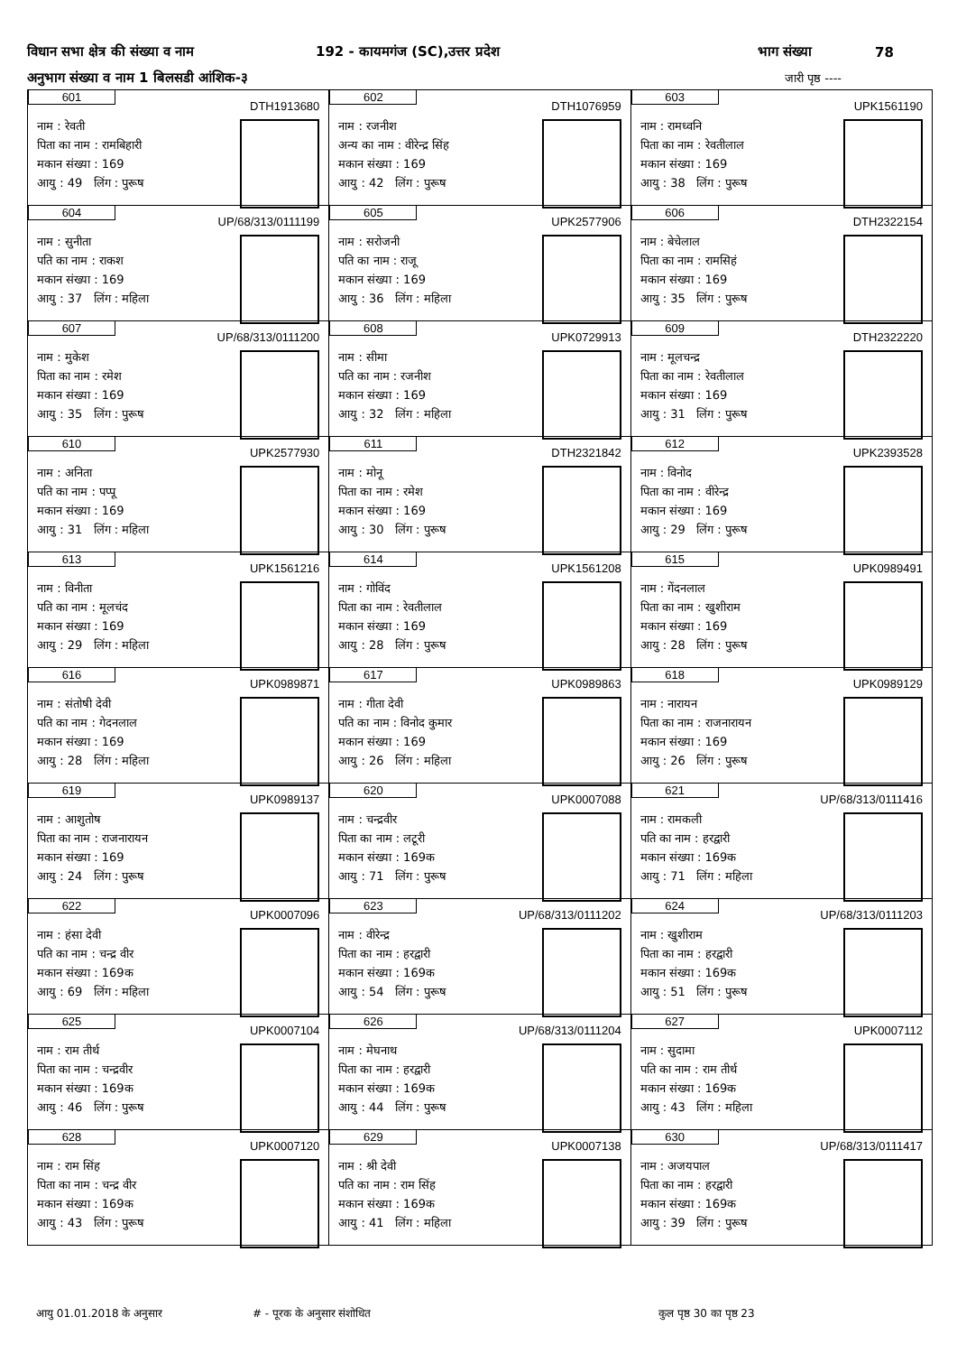विधान सभा क्षेत्र की संख्या व नाम 192 - कायमगंज (SC),उत्तर प्रदेश भाग संख्या 78
अनुभाग संख्या व नाम 1 बिलसडी आंशिक-३ जारी पृष्ठ ----
| 601 DTH1913680 नाम : रेवती पिता का नाम : रामबिहारी मकान संख्या : 169 आयु : 49 लिंग : पुरूष | 602 DTH1076959 नाम : रजनीश अन्य का नाम : वीरेन्द्र सिंह मकान संख्या : 169 आयु : 42 लिंग : पुरूष | 603 UPK1561190 नाम : रामध्वनि पिता का नाम : रेवतीलाल मकान संख्या : 169 आयु : 38 लिंग : पुरूष |
| 604 UP/68/313/0111199 नाम : सुनीता पति का नाम : राकश मकान संख्या : 169 आयु : 37 लिंग : महिला | 605 UPK2577906 नाम : सरोजनी पति का नाम : राजू मकान संख्या : 169 आयु : 36 लिंग : महिला | 606 DTH2322154 नाम : बेचेलाल पिता का नाम : रामसिहं मकान संख्या : 169 आयु : 35 लिंग : पुरूष |
| 607 UP/68/313/0111200 नाम : मुकेश पिता का नाम : रमेश मकान संख्या : 169 आयु : 35 लिंग : पुरूष | 608 UPK0729913 नाम : सीमा पति का नाम : रजनीश मकान संख्या : 169 आयु : 32 लिंग : महिला | 609 DTH2322220 नाम : मूलचन्द्र पिता का नाम : रेवतीलाल मकान संख्या : 169 आयु : 31 लिंग : पुरूष |
| 610 UPK2577930 नाम : अनिता पति का नाम : पप्पू मकान संख्या : 169 आयु : 31 लिंग : महिला | 611 DTH2321842 नाम : मोनू पिता का नाम : रमेश मकान संख्या : 169 आयु : 30 लिंग : पुरूष | 612 UPK2393528 नाम : विनोद पिता का नाम : वीरेन्द्र मकान संख्या : 169 आयु : 29 लिंग : पुरूष |
| 613 UPK1561216 नाम : विनीता पति का नाम : मूलचंद मकान संख्या : 169 आयु : 29 लिंग : महिला | 614 UPK1561208 नाम : गोविंद पिता का नाम : रेवतीलाल मकान संख्या : 169 आयु : 28 लिंग : पुरूष | 615 UPK0989491 नाम : गेंदनलाल पिता का नाम : खुशीराम मकान संख्या : 169 आयु : 28 लिंग : पुरूष |
| 616 UPK0989871 नाम : संतोषी देवी पति का नाम : गेदनलाल मकान संख्या : 169 आयु : 28 लिंग : महिला | 617 UPK0989863 नाम : गीता देवी पति का नाम : विनोद कुमार मकान संख्या : 169 आयु : 26 लिंग : महिला | 618 UPK0989129 नाम : नारायन पिता का नाम : राजनारायन मकान संख्या : 169 आयु : 26 लिंग : पुरूष |
| 619 UPK0989137 नाम : आशुतोष पिता का नाम : राजनारायन मकान संख्या : 169 आयु : 24 लिंग : पुरूष | 620 UPK0007088 नाम : चन्द्रवीर पिता का नाम : लटूरी मकान संख्या : 169क आयु : 71 लिंग : पुरूष | 621 UP/68/313/0111416 नाम : रामकली पति का नाम : हरद्वारी मकान संख्या : 169क आयु : 71 लिंग : महिला |
| 622 UPK0007096 नाम : हंसा देवी पति का नाम : चन्द्र वीर मकान संख्या : 169क आयु : 69 लिंग : महिला | 623 UP/68/313/0111202 नाम : वीरेन्द्र पिता का नाम : हरद्वारी मकान संख्या : 169क आयु : 54 लिंग : पुरूष | 624 UP/68/313/0111203 नाम : खुशीराम पिता का नाम : हरद्वारी मकान संख्या : 169क आयु : 51 लिंग : पुरूष |
| 625 UPK0007104 नाम : राम तीर्थ पिता का नाम : चन्द्रवीर मकान संख्या : 169क आयु : 46 लिंग : पुरूष | 626 UP/68/313/0111204 नाम : मेघनाथ पिता का नाम : हरद्वारी मकान संख्या : 169क आयु : 44 लिंग : पुरूष | 627 UPK0007112 नाम : सुदामा पति का नाम : राम तीर्थ मकान संख्या : 169क आयु : 43 लिंग : महिला |
| 628 UPK0007120 नाम : राम सिंह पिता का नाम : चन्द्र वीर मकान संख्या : 169क आयु : 43 लिंग : पुरूष | 629 UPK0007138 नाम : श्री देवी पति का नाम : राम सिंह मकान संख्या : 169क आयु : 41 लिंग : महिला | 630 UP/68/313/0111417 नाम : अजयपाल पिता का नाम : हरद्वारी मकान संख्या : 169क आयु : 39 लिंग : पुरूष |
आयु 01.01.2018 के अनुसार # - पूरक के अनुसार संशोधित कुल पृष्ठ 30 का पृष्ठ 23